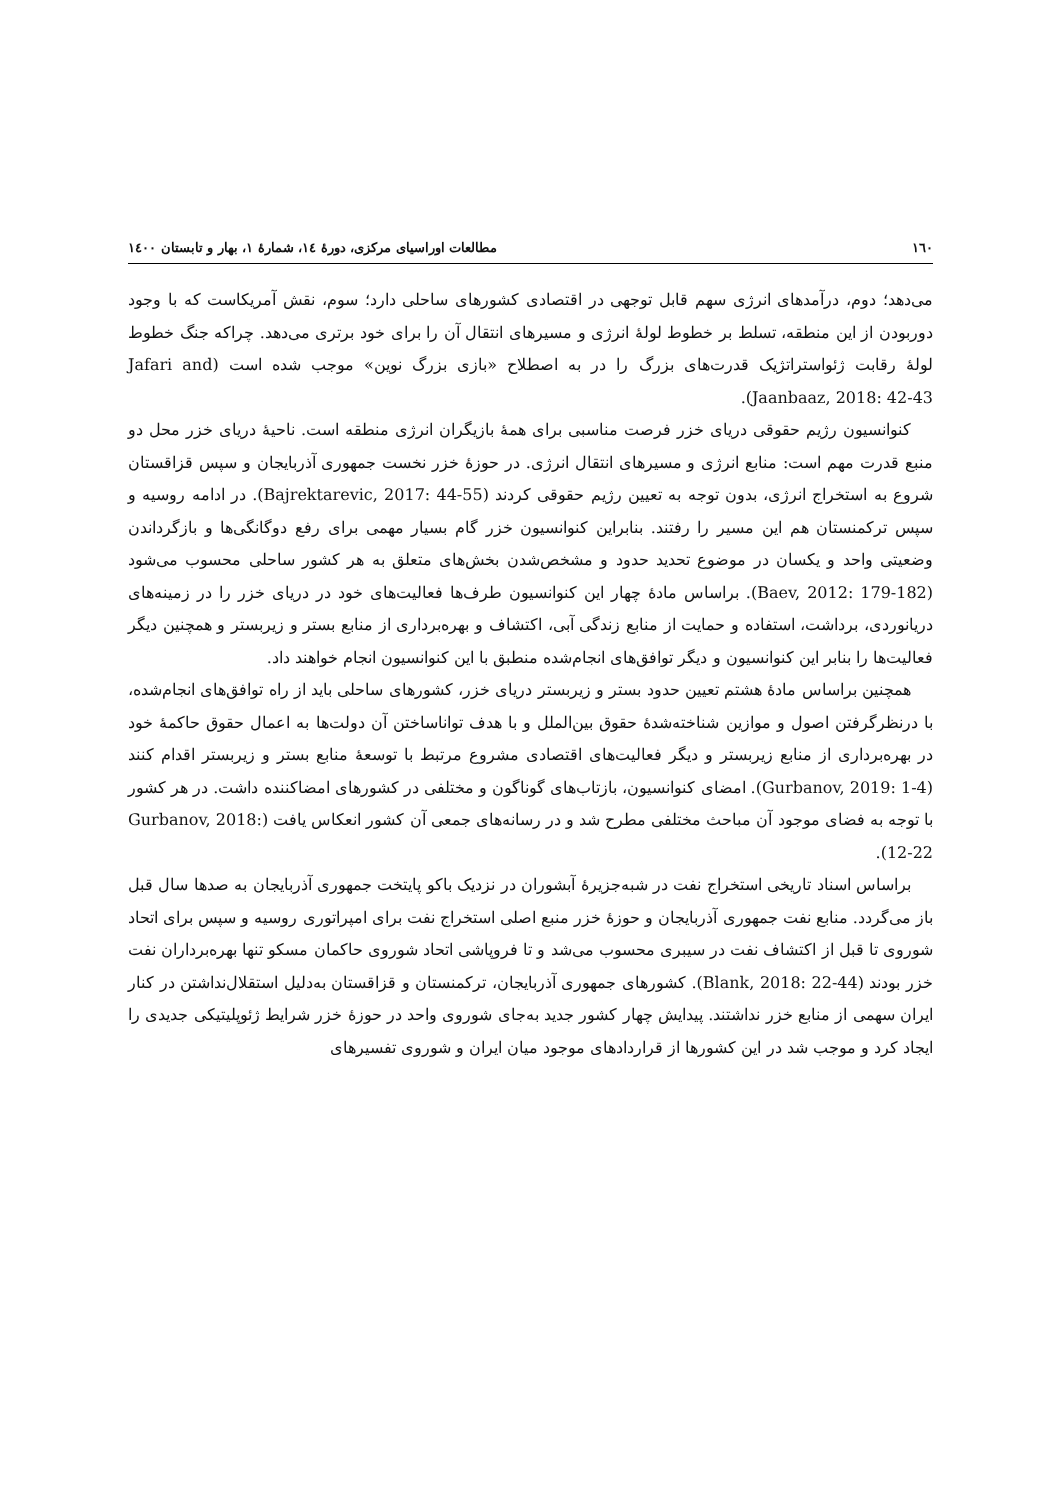١٦٠ مطالعات اوراسیای مرکزی، دورهٔ ١٤، شمارهٔ ١، بهار و تابستان ١٤٠٠
می‌دهد؛ دوم، درآمدهای انرژی سهم قابل توجهی در اقتصادی کشورهای ساحلی دارد؛ سوم، نقش آمریکاست که با وجود دوربودن از این منطقه، تسلط بر خطوط لولهٔ انرژی و مسیرهای انتقال آن را برای خود برتری می‌دهد. چراکه جنگ خطوط لولهٔ رقابت ژئواستراتژیک قدرت‌های بزرگ را در به اصطلاح «بازی بزرگ نوین» موجب شده است (Jafari and Jaanbaaz, 2018: 42-43).
کنوانسیون رژیم حقوقی دریای خزر فرصت مناسبی برای همهٔ بازیگران انرژی منطقه است. ناحیهٔ دریای خزر محل دو منبع قدرت مهم است: منابع انرژی و مسیرهای انتقال انرژی. در حوزهٔ خزر نخست جمهوری آذربایجان و سپس قزاقستان شروع به استخراج انرژی، بدون توجه به تعیین رژیم حقوقی کردند (Bajrektarevic, 2017: 44-55). در ادامه روسیه و سپس ترکمنستان هم این مسیر را رفتند. بنابراین کنوانسیون خزر گام بسیار مهمی برای رفع دوگانگی‌ها و بازگرداندن وضعیتی واحد و یکسان در موضوع تحدید حدود و مشخص‌شدن بخش‌های متعلق به هر کشور ساحلی محسوب می‌شود (Baev, 2012: 179-182). براساس مادهٔ چهار این کنوانسیون طرف‌ها فعالیت‌های خود در دریای خزر را در زمینه‌های دریانوردی، برداشت، استفاده و حمایت از منابع زندگی آبی، اکتشاف و بهره‌برداری از منابع بستر و زیربستر و همچنین دیگر فعالیت‌ها را بنابر این کنوانسیون و دیگر توافق‌های انجام‌شده منطبق با این کنوانسیون انجام خواهند داد.
همچنین براساس مادهٔ هشتم تعیین حدود بستر و زیربستر دریای خزر، کشورهای ساحلی باید از راه توافق‌های انجام‌شده، با درنظرگرفتن اصول و موازین شناخته‌شدهٔ حقوق بین‌الملل و با هدف تواناساختن آن دولت‌ها به اعمال حقوق حاکمهٔ خود در بهره‌برداری از منابع زیربستر و دیگر فعالیت‌های اقتصادی مشروع مرتبط با توسعهٔ منابع بستر و زیربستر اقدام کنند (Gurbanov, 2019: 1-4). امضای کنوانسیون، بازتاب‌های گوناگون و مختلفی در کشورهای امضاکننده داشت. در هر کشور با توجه به فضای موجود آن مباحث مختلفی مطرح شد و در رسانه‌های جمعی آن کشور انعکاس یافت (Gurbanov, 2018: 12-22).
براساس اسناد تاریخی استخراج نفت در شبه‌جزیرهٔ آبشوران در نزدیک باکو پایتخت جمهوری آذربایجان به صدها سال قبل باز می‌گردد. منابع نفت جمهوری آذربایجان و حوزهٔ خزر منبع اصلی استخراج نفت برای امپراتوری روسیه و سپس برای اتحاد شوروی تا قبل از اکتشاف نفت در سیبری محسوب می‌شد و تا فروپاشی اتحاد شوروی حاکمان مسکو تنها بهره‌برداران نفت خزر بودند (Blank, 2018: 22-44). کشورهای جمهوری آذربایجان، ترکمنستان و قزاقستان به‌دلیل استقلال‌نداشتن در کنار ایران سهمی از منابع خزر نداشتند. پیدایش چهار کشور جدید به‌جای شوروی واحد در حوزهٔ خزر شرایط ژئوپلیتیکی جدیدی را ایجاد کرد و موجب شد در این کشورها از قراردادهای موجود میان ایران و شوروی تفسیرهای